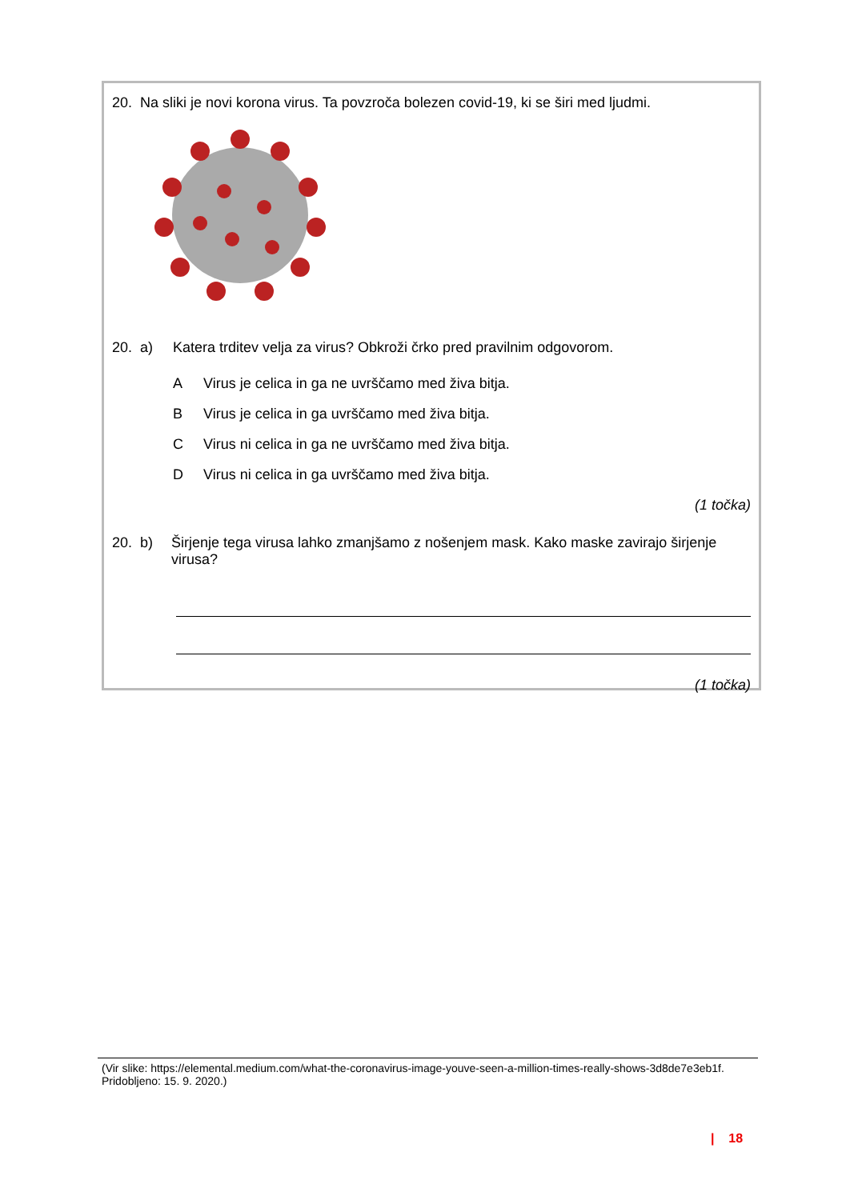20. Na sliki je novi korona virus. Ta povzroča bolezen covid-19, ki se širi med ljudmi.
20. a) Katera trditev velja za virus? Obkroži črko pred pravilnim odgovorom.
A Virus je celica in ga ne uvrščamo med živa bitja.
B Virus je celica in ga uvrščamo med živa bitja.
C Virus ni celica in ga ne uvrščamo med živa bitja.
D Virus ni celica in ga uvrščamo med živa bitja.
(1 točka)
20. b) Širjenje tega virusa lahko zmanjšamo z nošenjem mask. Kako maske zavirajo širjenje virusa?
(1 točka)
(Vir slike: https://elemental.medium.com/what-the-coronavirus-image-youve-seen-a-million-times-really-shows-3d8de7e3eb1f. Pridobljeno: 15. 9. 2020.)
| 18